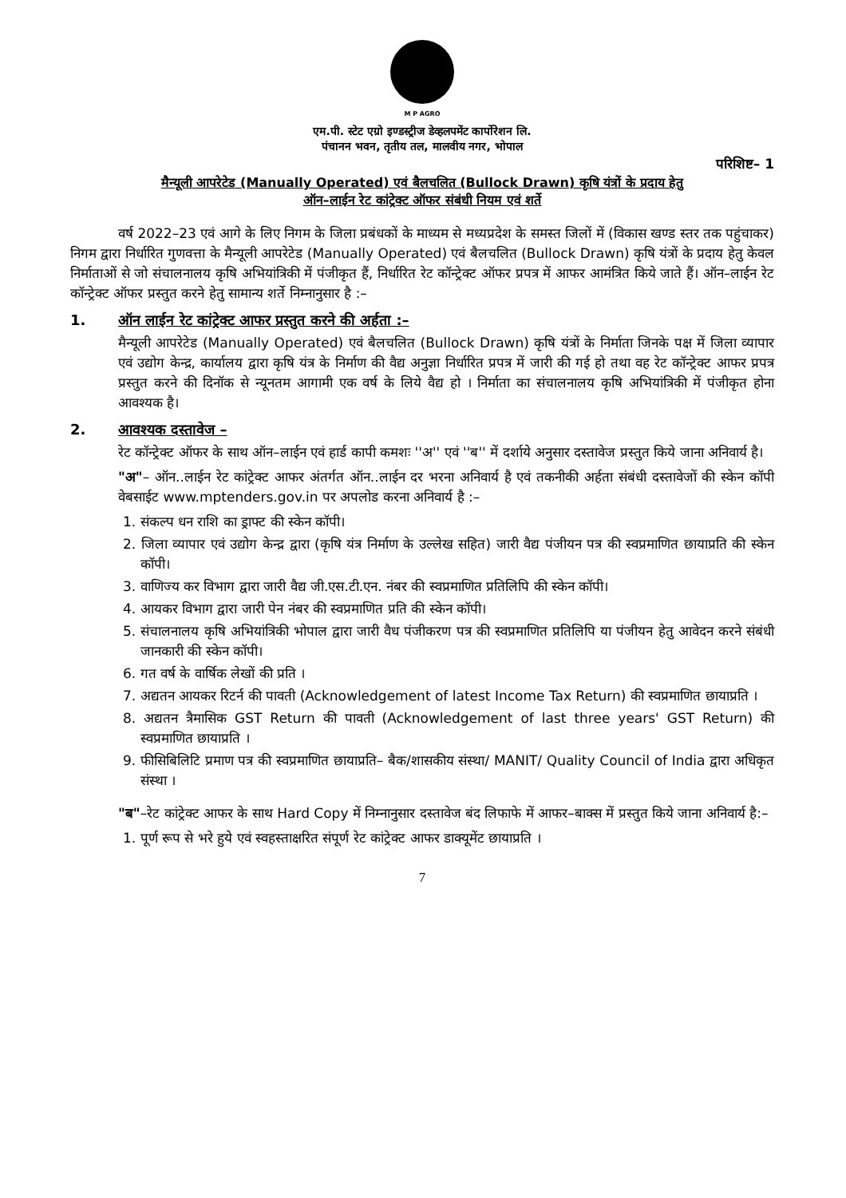M P AGRO
एम.पी. स्टेट एग्रो इण्डस्ट्रीज डेव्हलपमेंट कार्पोरेशन लि.
पंचानन भवन, तृतीय तल, मालवीय नगर, भोपाल
परिशिष्ट– 1
मैन्यूली आपरेटेड (Manually Operated) एवं बैलचलित (Bullock Drawn) कृषि यंत्रों के प्रदाय हेतु
ऑन–लाईन रेट कांट्रेक्ट ऑफर संबंधी नियम एवं शर्ते
वर्ष 2022–23 एवं आगे के लिए निगम के जिला प्रबंधकों के माध्यम से मध्यप्रदेश के समस्त जिलों में (विकास खण्ड स्तर तक पहुंचाकर) निगम द्वारा निर्धारित गुणवत्ता के मैन्यूली आपरेटेड (Manually Operated) एवं बैलचलित (Bullock Drawn) कृषि यंत्रों के प्रदाय हेतु केवल निर्माताओं से जो संचालनालय कृषि अभियांत्रिकी में पंजीकृत हैं, निर्धारित रेट कॉन्ट्रेक्ट ऑफर प्रपत्र में आफर आमंत्रित किये जाते हैं। ऑन–लाईन रेट कॉन्ट्रेक्ट ऑफर प्रस्तुत करने हेतु सामान्य शर्ते निम्नानुसार है :–
1. ऑन लाईन रेट कांट्रेक्ट आफर प्रस्तुत करने की अर्हता :–
मैन्यूली आपरेटेड (Manually Operated) एवं बैलचलित (Bullock Drawn) कृषि यंत्रों के निर्माता जिनके पक्ष में जिला व्यापार एवं उद्योग केन्द्र, कार्यालय द्वारा कृषि यंत्र के निर्माण की वैद्य अनुज्ञा निर्धारित प्रपत्र में जारी की गई हो तथा वह रेट कॉन्ट्रेक्ट आफर प्रपत्र प्रस्तुत करने की दिनॉक से न्यूनतम आगामी एक वर्ष के लिये वैद्य हो । निर्माता का संचालनालय कृषि अभियांत्रिकी में पंजीकृत होना आवश्यक है।
2. आवश्यक दस्तावेज –
रेट कॉन्ट्रेक्ट ऑफर के साथ ऑन–लाईन एवं हार्ड कापी कमशः ''अ'' एवं ''ब'' में दर्शाये अनुसार दस्तावेज प्रस्तुत किये जाना अनिवार्य है।
"अ"– ऑन..लाईन रेट कांट्रेक्ट आफर अंतर्गत ऑन..लाईन दर भरना अनिवार्य है एवं तकनीकी अर्हता संबंधी दस्तावेजों की स्केन कॉपी वेबसाईट www.mptenders.gov.in पर अपलोड करना अनिवार्य है :–
1. संकल्प धन राशि का ड्राफ्ट की स्केन कॉपी।
2. जिला व्यापार एवं उद्योग केन्द्र द्वारा (कृषि यंत्र निर्माण के उल्लेख सहित) जारी वैद्य पंजीयन पत्र की स्वप्रमाणित छायाप्रति की स्केन कॉपी।
3. वाणिज्य कर विभाग द्वारा जारी वैद्य जी.एस.टी.एन. नंबर की स्वप्रमाणित प्रतिलिपि की स्केन कॉपी।
4. आयकर विभाग द्वारा जारी पेन नंबर की स्वप्रमाणित प्रति की स्केन कॉपी।
5. संचालनालय कृषि अभियांत्रिकी भोपाल द्वारा जारी वैध पंजीकरण पत्र की स्वप्रमाणित प्रतिलिपि या पंजीयन हेतु आवेदन करने संबंधी जानकारी की स्केन कॉपी।
6. गत वर्ष के वार्षिक लेखों की प्रति ।
7. अद्यतन आयकर रिटर्न की पावती (Acknowledgement of latest Income Tax Return) की स्वप्रमाणित छायाप्रति ।
8. अद्यतन त्रैमासिक GST Return की पावती (Acknowledgement of last three years' GST Return) की स्वप्रमाणित छायाप्रति ।
9. फीसिबिलिटि प्रमाण पत्र की स्वप्रमाणित छायाप्रति– बैक/शासकीय संस्था/ MANIT/ Quality Council of India द्वारा अधिकृत संस्था ।
"ब"–रेट कांट्रेक्ट आफर के साथ Hard Copy में निम्नानुसार दस्तावेज बंद लिफाफे में आफर–बाक्स में प्रस्तुत किये जाना अनिवार्य है:–
1. पूर्ण रूप से भरे हुये एवं स्वहस्ताक्षरित संपूर्ण रेट कांट्रेक्ट आफर डाक्यूमेंट छायाप्रति ।
7